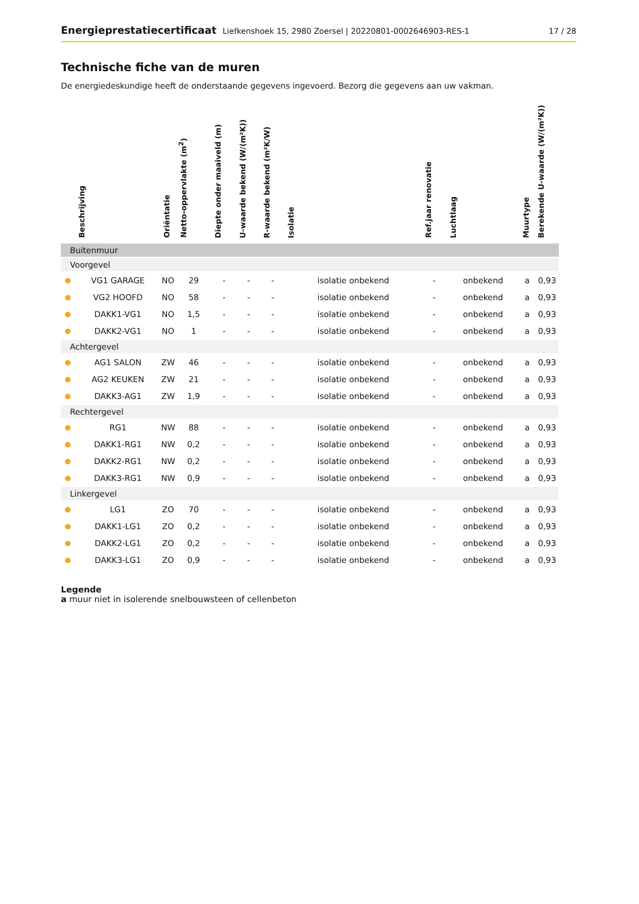Energieprestatiecertificaat Liefkenshoek 15, 2980 Zoersel | 20220801-0002646903-RES-1
17 / 28
Technische fiche van de muren
De energiedeskundige heeft de onderstaande gegevens ingevoerd. Bezorg die gegevens aan uw vakman.
| | Beschrijving | Oriëntatie | Netto-oppervlakte (m<sup>2</sup>) | Diepte onder maaiveld (m) | U-waarde bekend (W/(m²K)) | R-waarde bekend (m²K/W) | Isolatie | Ref.jaar renovatie | Luchtlaag | Muurtype | Berekende U-waarde (W/(m²K)) |
| --- | --- | --- | --- | --- | --- | --- | --- | --- | --- | --- | --- |
| Buitenmuur | | | | | | | | | | | |
| Voorgevel | | | | | | | | | | | |
| ● | VG1 GARAGE | NO | 29 | - | - | - | isolatie onbekend | - | onbekend | a | 0,93 |
| ● | VG2 HOOFD | NO | 58 | - | - | - | isolatie onbekend | - | onbekend | a | 0,93 |
| ● | DAKK1-VG1 | NO | 1,5 | - | - | - | isolatie onbekend | - | onbekend | a | 0,93 |
| ● | DAKK2-VG1 | NO | 1 | - | - | - | isolatie onbekend | - | onbekend | a | 0,93 |
| Achtergevel | | | | | | | | | | | |
| ● | AG1 SALON | ZW | 46 | - | - | - | isolatie onbekend | - | onbekend | a | 0,93 |
| ● | AG2 KEUKEN | ZW | 21 | - | - | - | isolatie onbekend | - | onbekend | a | 0,93 |
| ● | DAKK3-AG1 | ZW | 1,9 | - | - | - | isolatie onbekend | - | onbekend | a | 0,93 |
| Rechtergevel | | | | | | | | | | | |
| ● | RG1 | NW | 88 | - | - | - | isolatie onbekend | - | onbekend | a | 0,93 |
| ● | DAKK1-RG1 | NW | 0,2 | - | - | - | isolatie onbekend | - | onbekend | a | 0,93 |
| ● | DAKK2-RG1 | NW | 0,2 | - | - | - | isolatie onbekend | - | onbekend | a | 0,93 |
| ● | DAKK3-RG1 | NW | 0,9 | - | - | - | isolatie onbekend | - | onbekend | a | 0,93 |
| Linkergevel | | | | | | | | | | | |
| ● | LG1 | ZO | 70 | - | - | - | isolatie onbekend | - | onbekend | a | 0,93 |
| ● | DAKK1-LG1 | ZO | 0,2 | - | - | - | isolatie onbekend | - | onbekend | a | 0,93 |
| ● | DAKK2-LG1 | ZO | 0,2 | - | - | - | isolatie onbekend | - | onbekend | a | 0,93 |
| ● | DAKK3-LG1 | ZO | 0,9 | - | - | - | isolatie onbekend | - | onbekend | a | 0,93 |
Legende
a muur niet in isolerende snelbouwsteen of cellenbeton